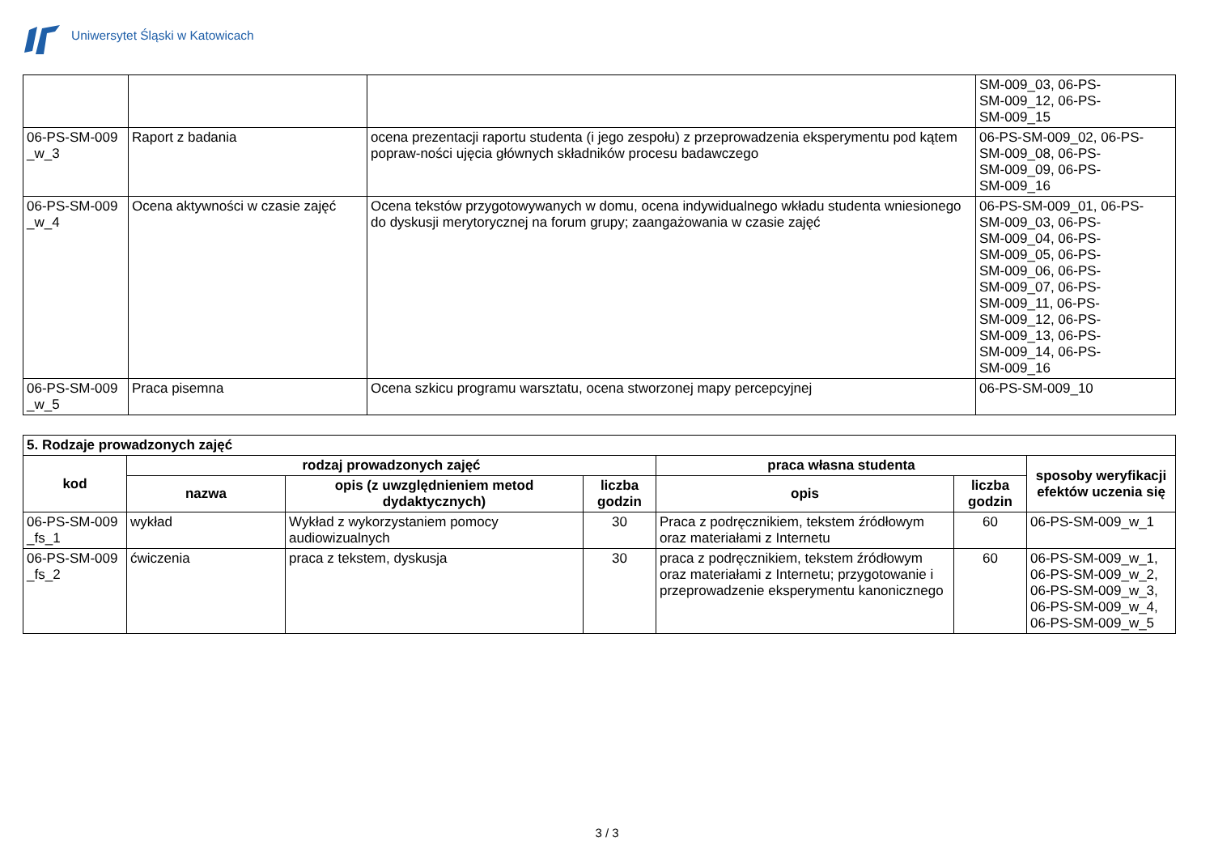Uniwersytet Śląski w Katowicach
| | | | SM-009_03, 06-PS- SM-009_12, 06-PS- SM-009_15 |
| 06-PS-SM-009 _w_3 | Raport z badania | ocena prezentacji raportu studenta (i jego zespołu) z przeprowadzenia eksperymentu pod kątem popraw-ności ujęcia głównych składników procesu badawczego | 06-PS-SM-009_02, 06-PS- SM-009_08, 06-PS- SM-009_09, 06-PS- SM-009_16 |
| 06-PS-SM-009 _w_4 | Ocena aktywności w czasie zajęć | Ocena tekstów przygotowywanych w domu, ocena indywidualnego wkładu studenta wniesionego do dyskusji merytorycznej na forum grupy; zaangażowania w czasie zajęć | 06-PS-SM-009_01, 06-PS- SM-009_03, 06-PS- SM-009_04, 06-PS- SM-009_05, 06-PS- SM-009_06, 06-PS- SM-009_07, 06-PS- SM-009_11, 06-PS- SM-009_12, 06-PS- SM-009_13, 06-PS- SM-009_14, 06-PS- SM-009_16 |
| 06-PS-SM-009 _w_5 | Praca pisemna | Ocena szkicu programu warsztatu, ocena stworzonej mapy percepcyjnej | 06-PS-SM-009_10 |
| 5. Rodzaje prowadzonych zajęć | | | | | | |
| kod | rodzaj prowadzonych zajęć | | | praca własna studenta | | sposoby weryfikacji efektów uczenia się |
| | nazwa | opis (z uwzględnieniem metod dydaktycznych) | liczba godzin | opis | liczba godzin | |
| 06-PS-SM-009 _fs_1 | wykład | Wykład z wykorzystaniem pomocy audiowizualnych | 30 | Praca z podręcznikiem, tekstem źródłowym oraz materiałami z Internetu | 60 | 06-PS-SM-009_w_1 |
| 06-PS-SM-009 _fs_2 | ćwiczenia | praca z tekstem, dyskusja | 30 | praca z podręcznikiem, tekstem źródłowym oraz materiałami z Internetu; przygotowanie i przeprowadzenie eksperymentu kanonicznego | 60 | 06-PS-SM-009_w_1, 06-PS-SM-009_w_2, 06-PS-SM-009_w_3, 06-PS-SM-009_w_4, 06-PS-SM-009_w_5 |
3 / 3